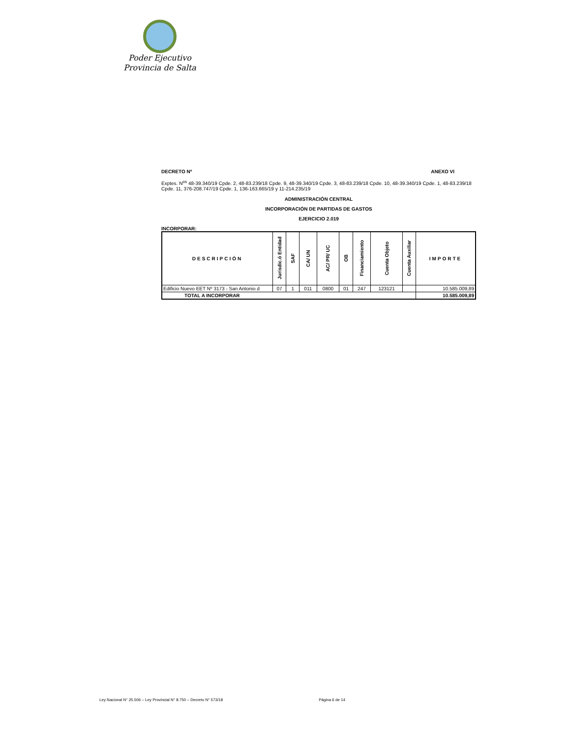Poder Ejecutivo
Provincia de Salta
DECRETO Nº ANEXO VI
Exptes. N<sup>os</sup> 48-39.340/19 Cpde. 2, 48-83.239/18 Cpde. 9, 48-39.340/19 Cpde. 3, 48-83.239/18 Cpde. 10, 48-39.340/19 Cpde. 1, 48-83.239/18 Cpde. 11, 376-208.747/19 Cpde. 1, 136-163.665/19 y 11-214.235/19
ADMINISTRACIÓN CENTRAL
INCORPORACIÓN DE PARTIDAS DE GASTOS
EJERCICIO 2.019
INCORPORAR:
| DESCRIPCIÓN | Jurisdic.ó Entidad | SAF | CA/ UN | AC/ PR/ UC | OB | Financiamiento | Cuenta Objeto | Cuenta Auxiliar | IMPORTE |
| --- | --- | --- | --- | --- | --- | --- | --- | --- | --- |
| Edificio Nuevo EET Nº 3173 - San Antonio d | 07 | 1 | 011 | 0800 | 01 | 247 | 123121 | | 10.585.009,89 |
| TOTAL A INCORPORAR | | | | | | | | | 10.585.009,89 |
Ley Nacional N° 25.506 – Ley Provincial N° 8.750 – Decreto N° 573/18 Página 6 de 14